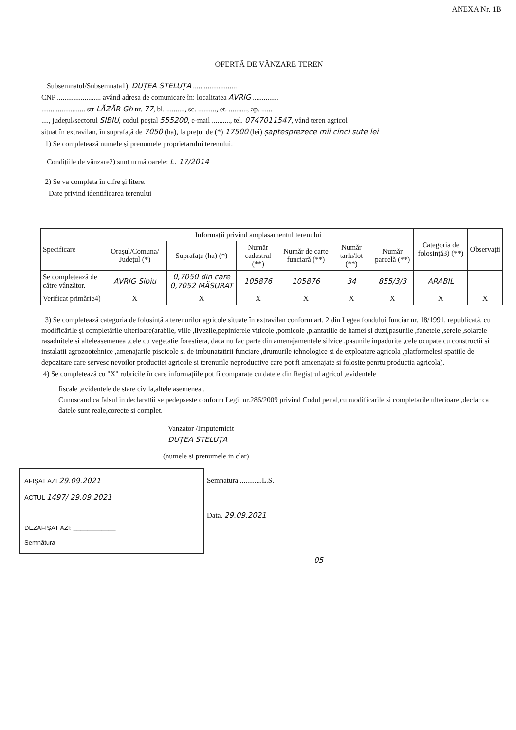ANEXA Nr. 1B
OFERTĂ DE VÂNZARE TEREN
Subsemnatul/Subsemnata1), DUȚEA STELUȚA ........................
CNP ........................ având adresa de comunicare în: localitatea AVRIG ..............
........................ str LĂZĂR Gh nr. 77, bl. .........., sc. .........., et. .........., ap. ......
...., județul/sectorul SIBIU, codul poștal 555200, e-mail .........., tel. 0747011547, vând teren agricol
situat în extravilan, în suprafață de 7050 (ha), la prețul de (*) 17500 (lei) șaptesprezece mii cinci sute lei
1) Se completează numele și prenumele proprietarului terenului.
Condițiile de vânzare2) sunt următoarele: L. 17/2014
2) Se va completa în cifre și litere.
Date privind identificarea terenului
| Specificare | Informații privind amplasamentul terenului | | | | | | Categoria de folosință3) (**) | Observații |
| --- | --- | --- | --- | --- | --- | --- | --- | --- |
| | Orașul/Comuna/ Județul (*) | Suprafața (ha) (*) | Număr cadastral (**) | Număr de carte funciară (**) | Număr tarla/lot (**) | Număr parcelă (**) | | |
| Se completează de către vânzător. | AVRIG Sibiu | 0,7050 din care 0,7052 MĂSURAT | 105876 | 105876 | 34 | 855/3/3 | ARABIL | |
| Verificat primărie4) | X | X | X | X | X | X | X | X |
3) Se completează categoria de folosință a terenurilor agricole situate în extravilan conform art. 2 din Legea fondului funciar nr. 18/1991, republicată, cu modificările și completările ulterioare(arabile, viile ,livezile,pepinierele viticole ,pomicole ,plantatiile de hamei si duzi,pasunile ,fanetele ,serele ,solarele rasadnitele si alteleasemenea ,cele cu vegetatie forestiera, daca nu fac parte din amenajamentele silvice ,pasunile inpadurite ,cele ocupate cu constructii si instalatii agrozootehnice ,amenajarile piscicole si de imbunatatirii funciare ,drumurile tehnologice si de exploatare agricola ,platformelesi spatiile de depozitare care servesc nevoilor productiei agricole si terenurile neproductive care pot fi ameenajate si folosite penrtu productia agricola).
4) Se completează cu "X" rubricile în care informațiile pot fi comparate cu datele din Registrul agricol ,evidentele
fiscale ,evidentele de stare civila,altele asemenea .
Cunoscand ca falsul in declarattii se pedepseste conform Legii nr.286/2009 privind Codul penal,cu modificarile si completarile ulterioare ,declar ca datele sunt reale,corecte si complet.
Vanzator /Imputernicit
DUȚEA STELUȚA
(numele si prenumele in clar)
AFIȘAT AZI 29.09.2021
ACTUL 1497/ 29.09.2021
DEZAFIȘAT AZI: ____________
Semnătura
Semnatura ............L.S.
Data. 29.09.2021
05